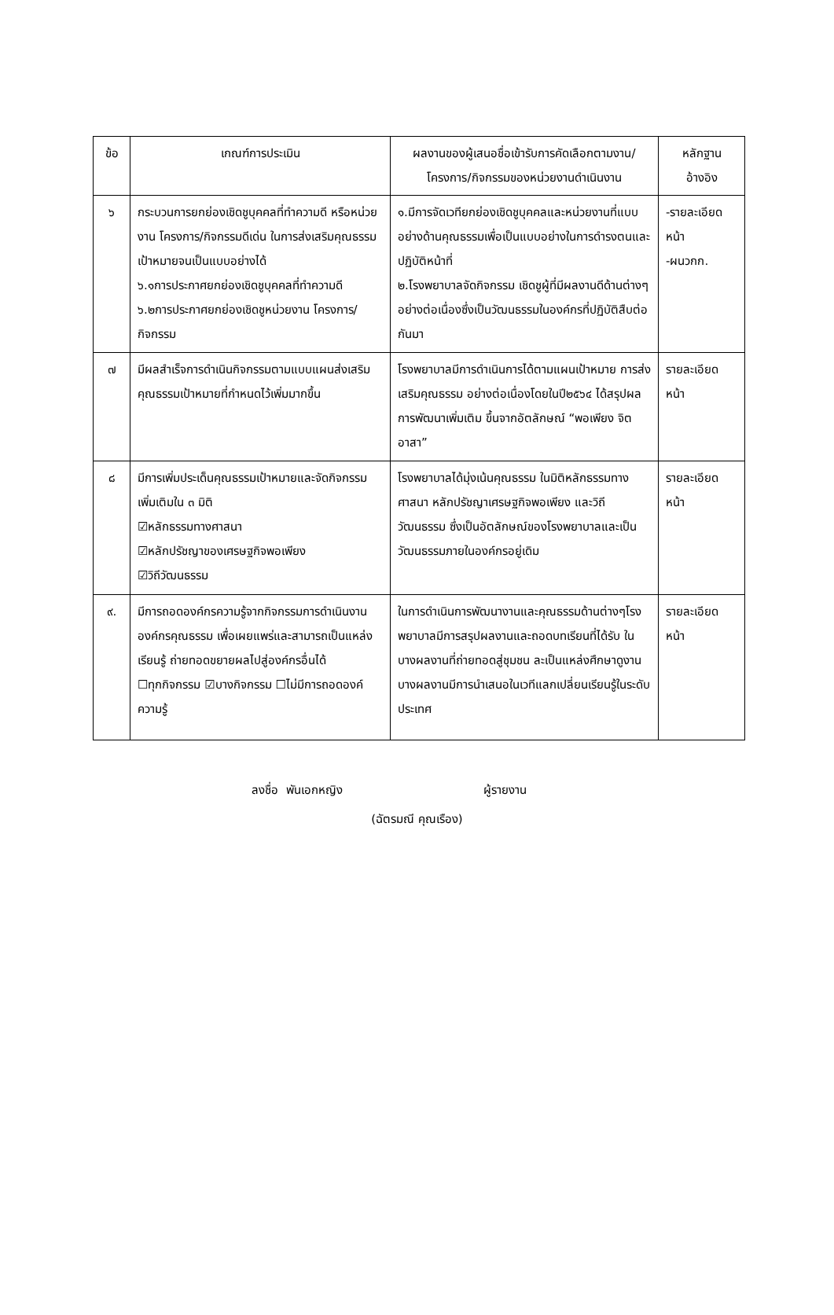| ข้อ | เกณฑ์การประเมิน | ผลงานของผู้เสนอชื่อเข้ารับการคัดเลือกตามงาน/ โครงการ/กิจกรรมของหน่วยงานดำเนินงาน | หลักฐาน อ้างอิง |
| --- | --- | --- | --- |
| ๖ | กระบวนการยกย่องเชิดชูบุคคลที่ทำความดี หรือหน่วยงาน โครงการ/กิจกรรมดีเด่น ในการส่งเสริมคุณธรรมเป้าหมายจนเป็นแบบอย่างได้ ๖.๑การประกาศยกย่องเชิดชูบุคคลที่ทำความดี ๖.๒การประกาศยกย่องเชิดชูหน่วยงาน โครงการ/กิจกรรม | ๑.มีการจัดเวทียกย่องเชิดชูบุคคลและหน่วยงานที่แบบอย่างด้านคุณธรรมเพื่อเป็นแบบอย่างในการดำรงตนและปฏิบัติหน้าที่ ๒.โรงพยาบาลจัดกิจกรรม เชิดชูผู้ที่มีผลงานดีด้านต่างๆอย่างต่อเนื่องซึ่งเป็นวัฒนธรรมในองค์กรที่ปฏิบัติสืบต่อกันมา | -รายละเอียด หน้า -ผนวกก. |
| ๗ | มีผลสำเร็จการดำเนินกิจกรรมตามแบบแผนส่งเสริมคุณธรรมเป้าหมายที่กำหนดไว้เพิ่มมากขึ้น | โรงพยาบาลมีการดำเนินการได้ตามแผนเป้าหมาย การส่งเสริมคุณธรรม อย่างต่อเนื่องโดยในปี๒๕๖๔ ได้สรุปผลการพัฒนาเพิ่มเติม ขึ้นจากอัตลักษณ์ “พอเพียง จิตอาสา” | รายละเอียด หน้า |
| ๘ | มีการเพิ่มประเด็นคุณธรรมเป้าหมายและจัดกิจกรรมเพิ่มเติมใน ๓ มิติ ☑หลักธรรมทางศาสนา ☑หลักปรัชญาของเศรษฐกิจพอเพียง ☑วิถีวัฒนธรรม | โรงพยาบาลได้มุ่งเน้นคุณธรรม ในมิติหลักธรรมทางศาสนา หลักปรัชญาเศรษฐกิจพอเพียง และวิถีวัฒนธรรม ซึ่งเป็นอัตลักษณ์ของโรงพยาบาลและเป็นวัฒนธรรมภายในองค์กรอยู่เดิม | รายละเอียด หน้า |
| ๙. | มีการถอดองค์กรความรู้จากกิจกรรมการดำเนินงานองค์กรคุณธรรม เพื่อเผยแพร่และสามารถเป็นแหล่งเรียนรู้ ถ่ายทอดขยายผลไปสู่องค์กรอื่นได้ ☐ทุกกิจกรรม ☑บางกิจกรรม ☐ไม่มีการถอดองค์ความรู้ | ในการดำเนินการพัฒนางานและคุณธรรมด้านต่างๆโรงพยาบาลมีการสรุปผลงานและถอดบทเรียนที่ได้รับ ในบางผลงานที่ถ่ายทอดสู่ชุมชน ละเป็นแหล่งศึกษาดูงาน บางผลงานมีการนำเสนอในเวทีแลกเปลี่ยนเรียนรู้ในระดับประเทศ | รายละเอียด หน้า |
ลงชื่อ พันเอกหญิง ผู้รายงาน
(ฉัตรมณี คุณเรือง)